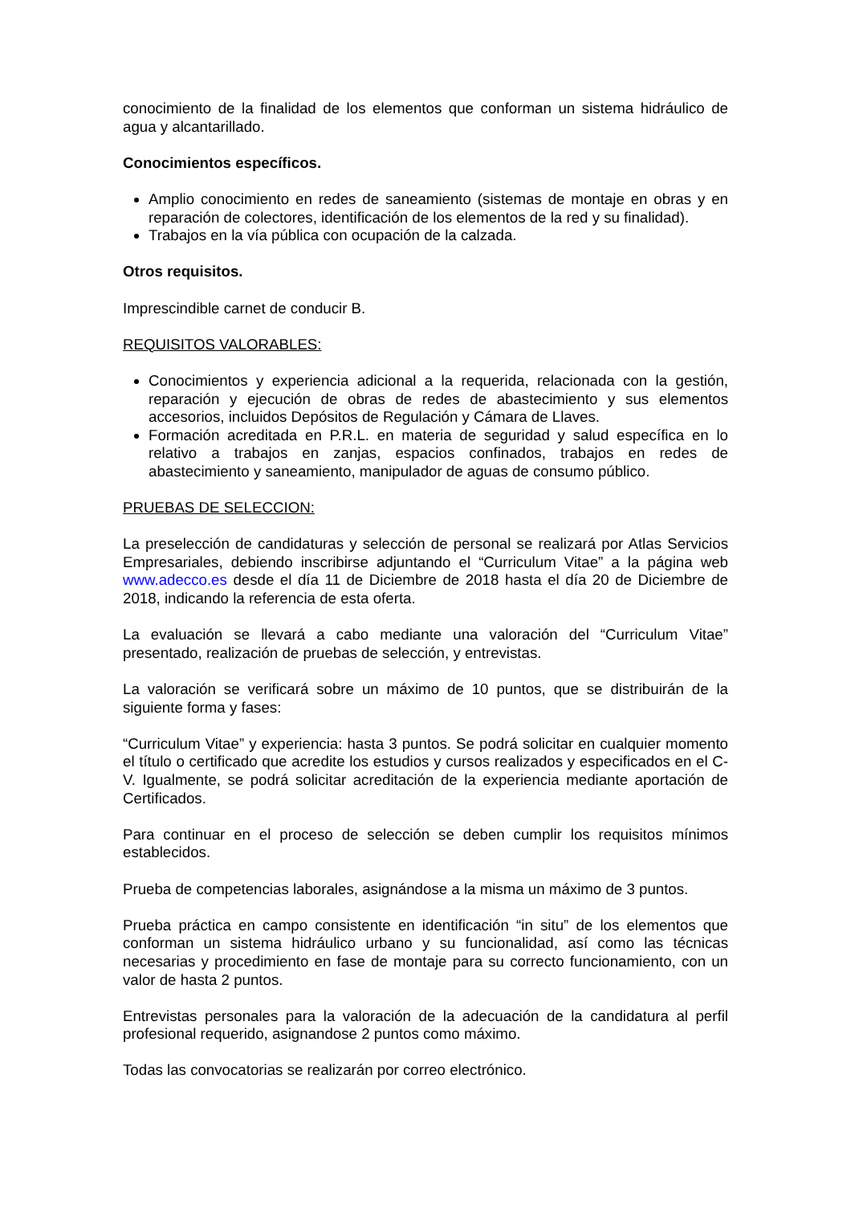conocimiento de la finalidad de los elementos que conforman un sistema hidráulico de agua y alcantarillado.
Conocimientos específicos.
Amplio conocimiento en redes de saneamiento (sistemas de montaje en obras y en reparación de colectores, identificación de los elementos de la red y su finalidad).
Trabajos en la vía pública con ocupación de la calzada.
Otros requisitos.
Imprescindible carnet de conducir B.
REQUISITOS VALORABLES:
Conocimientos y experiencia adicional a la requerida, relacionada con la gestión, reparación y ejecución de obras de redes de abastecimiento y sus elementos accesorios, incluidos Depósitos de Regulación y Cámara de Llaves.
Formación acreditada en P.R.L. en materia de seguridad y salud específica en lo relativo a trabajos en zanjas, espacios confinados, trabajos en redes de abastecimiento y saneamiento, manipulador de aguas de consumo público.
PRUEBAS DE SELECCION:
La preselección de candidaturas y selección de personal se realizará por Atlas Servicios Empresariales, debiendo inscribirse adjuntando el “Curriculum Vitae” a la página web www.adecco.es desde el día 11 de Diciembre de 2018 hasta el día 20 de Diciembre de 2018, indicando la referencia de esta oferta.
La evaluación se llevará a cabo mediante una valoración del “Curriculum Vitae” presentado, realización de pruebas de selección, y entrevistas.
La valoración se verificará sobre un máximo de 10 puntos, que se distribuirán de la siguiente forma y fases:
“Curriculum Vitae” y experiencia: hasta 3 puntos. Se podrá solicitar en cualquier momento el título o certificado que acredite los estudios y cursos realizados y especificados en el C-V. Igualmente, se podrá solicitar acreditación de la experiencia mediante aportación de Certificados.
Para continuar en el proceso de selección se deben cumplir los requisitos mínimos establecidos.
Prueba de competencias laborales, asignándose a la misma un máximo de 3 puntos.
Prueba práctica en campo consistente en identificación “in situ” de los elementos que conforman un sistema hidráulico urbano y su funcionalidad, así como las técnicas necesarias y procedimiento en fase de montaje para su correcto funcionamiento, con un valor de hasta 2 puntos.
Entrevistas personales para la valoración de la adecuación de la candidatura al perfil profesional requerido, asignandose 2 puntos como máximo.
Todas las convocatorias se realizarán por correo electrónico.